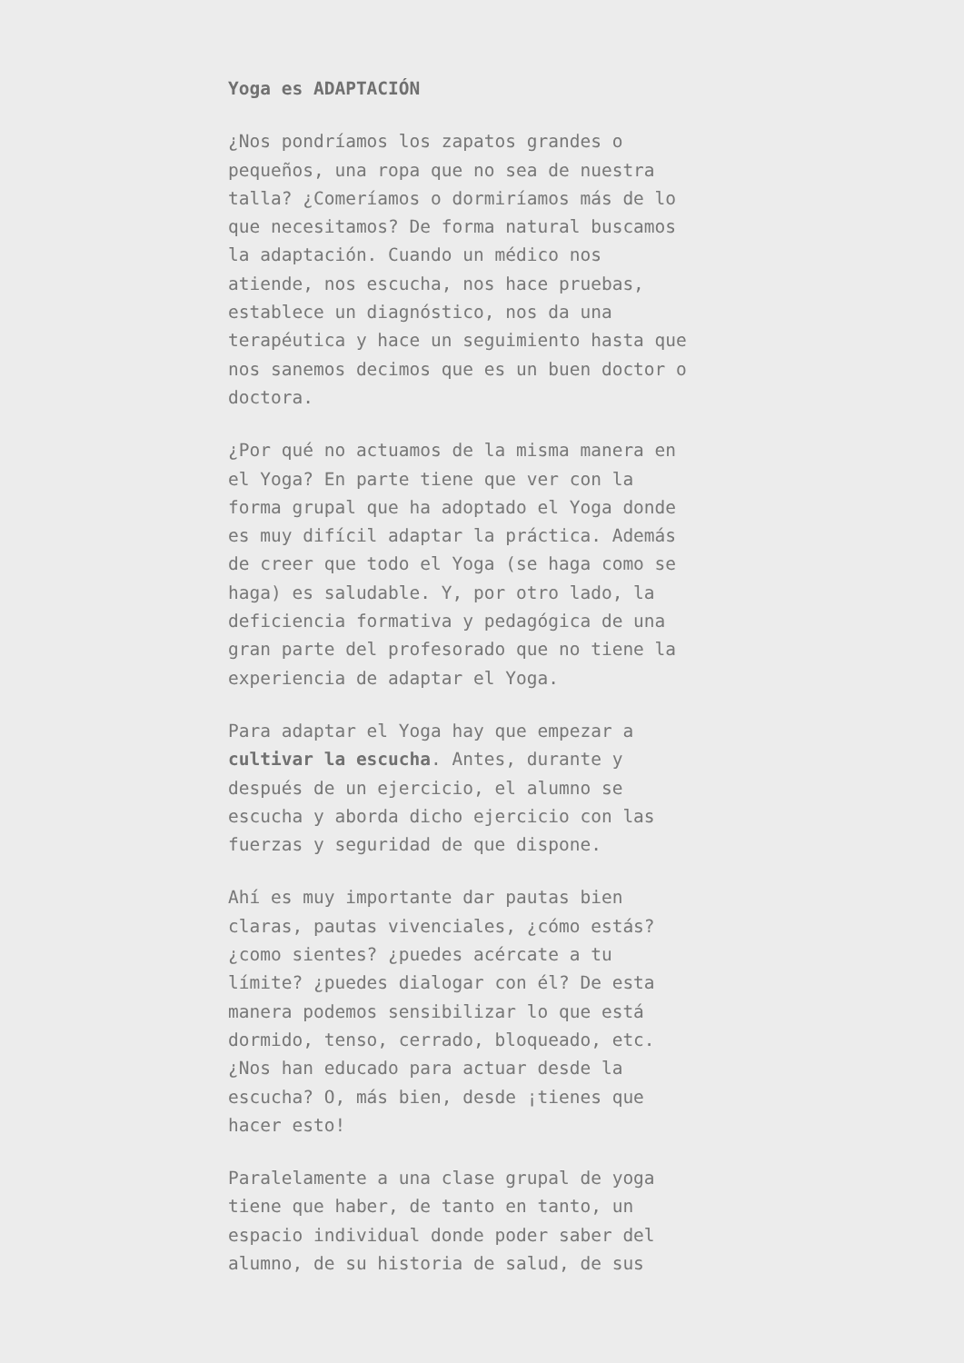Yoga es ADAPTACIÓN
¿Nos pondríamos los zapatos grandes o pequeños, una ropa que no sea de nuestra talla? ¿Comeríamos o dormiríamos más de lo que necesitamos? De forma natural buscamos la adaptación. Cuando un médico nos atiende, nos escucha, nos hace pruebas, establece un diagnóstico, nos da una terapéutica y hace un seguimiento hasta que nos sanemos decimos que es un buen doctor o doctora.
¿Por qué no actuamos de la misma manera en el Yoga? En parte tiene que ver con la forma grupal que ha adoptado el Yoga donde es muy difícil adaptar la práctica. Además de creer que todo el Yoga (se haga como se haga) es saludable. Y, por otro lado, la deficiencia formativa y pedagógica de una gran parte del profesorado que no tiene la experiencia de adaptar el Yoga.
Para adaptar el Yoga hay que empezar a cultivar la escucha. Antes, durante y después de un ejercicio, el alumno se escucha y aborda dicho ejercicio con las fuerzas y seguridad de que dispone.
Ahí es muy importante dar pautas bien claras, pautas vivenciales, ¿cómo estás? ¿como sientes? ¿puedes acércate a tu límite? ¿puedes dialogar con él? De esta manera podemos sensibilizar lo que está dormido, tenso, cerrado, bloqueado, etc. ¿Nos han educado para actuar desde la escucha? O, más bien, desde ¡tienes que hacer esto!
Paralelamente a una clase grupal de yoga tiene que haber, de tanto en tanto, un espacio individual donde poder saber del alumno, de su historia de salud, de sus